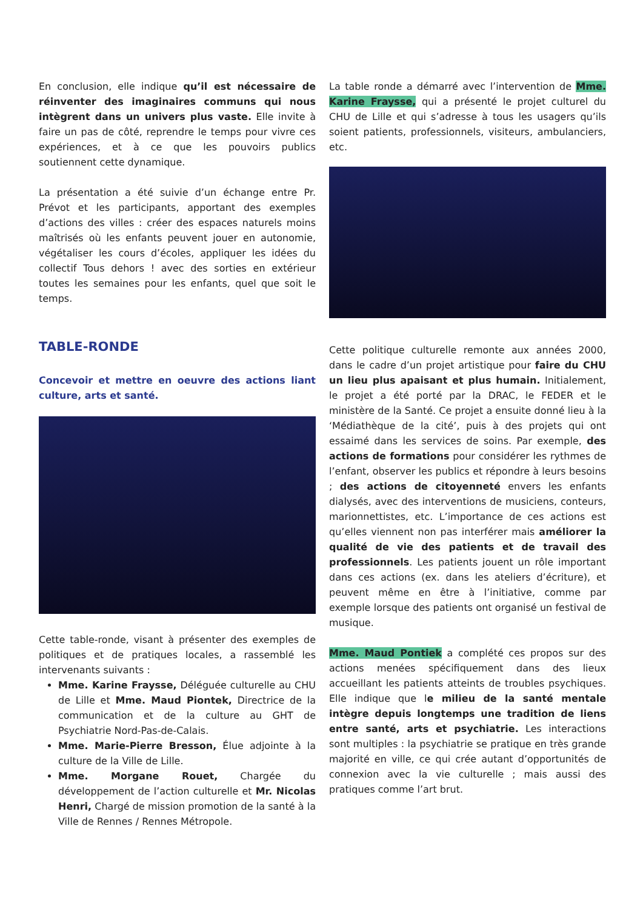En conclusion, elle indique qu’il est nécessaire de réinventer des imaginaires communs qui nous intègrent dans un univers plus vaste. Elle invite à faire un pas de côté, reprendre le temps pour vivre ces expériences, et à ce que les pouvoirs publics soutiennent cette dynamique.
La présentation a été suivie d’un échange entre Pr. Prévot et les participants, apportant des exemples d’actions des villes : créer des espaces naturels moins maîtrisés où les enfants peuvent jouer en autonomie, végétaliser les cours d’écoles, appliquer les idées du collectif Tous dehors ! avec des sorties en extérieur toutes les semaines pour les enfants, quel que soit le temps.
TABLE-RONDE
Concevoir et mettre en oeuvre des actions liant culture, arts et santé.
Cette table-ronde, visant à présenter des exemples de politiques et de pratiques locales, a rassemblé les intervenants suivants :
Mme. Karine Fraysse, Déléguée culturelle au CHU de Lille et Mme. Maud Piontek, Directrice de la communication et de la culture au GHT de Psychiatrie Nord-Pas-de-Calais.
Mme. Marie-Pierre Bresson, Élue adjointe à la culture de la Ville de Lille.
Mme. Morgane Rouet, Chargée du développement de l’action culturelle et Mr. Nicolas Henri, Chargé de mission promotion de la santé à la Ville de Rennes / Rennes Métropole.
La table ronde a démarré avec l’intervention de Mme. Karine Fraysse, qui a présenté le projet culturel du CHU de Lille et qui s’adresse à tous les usagers qu’ils soient patients, professionnels, visiteurs, ambulanciers, etc.
Cette politique culturelle remonte aux années 2000, dans le cadre d’un projet artistique pour faire du CHU un lieu plus apaisant et plus humain. Initialement, le projet a été porté par la DRAC, le FEDER et le ministère de la Santé. Ce projet a ensuite donné lieu à la ‘Médiathèque de la cité’, puis à des projets qui ont essaimé dans les services de soins. Par exemple, des actions de formations pour considérer les rythmes de l’enfant, observer les publics et répondre à leurs besoins ; des actions de citoyenneté envers les enfants dialysés, avec des interventions de musiciens, conteurs, marionnettistes, etc. L’importance de ces actions est qu’elles viennent non pas interférer mais améliorer la qualité de vie des patients et de travail des professionnels. Les patients jouent un rôle important dans ces actions (ex. dans les ateliers d’écriture), et peuvent même en être à l’initiative, comme par exemple lorsque des patients ont organisé un festival de musique.
Mme. Maud Pontiek a complété ces propos sur des actions menées spécifiquement dans des lieux accueillant les patients atteints de troubles psychiques. Elle indique que le milieu de la santé mentale intègre depuis longtemps une tradition de liens entre santé, arts et psychiatrie. Les interactions sont multiples : la psychiatrie se pratique en très grande majorité en ville, ce qui crée autant d’opportunités de connexion avec la vie culturelle ; mais aussi des pratiques comme l’art brut.